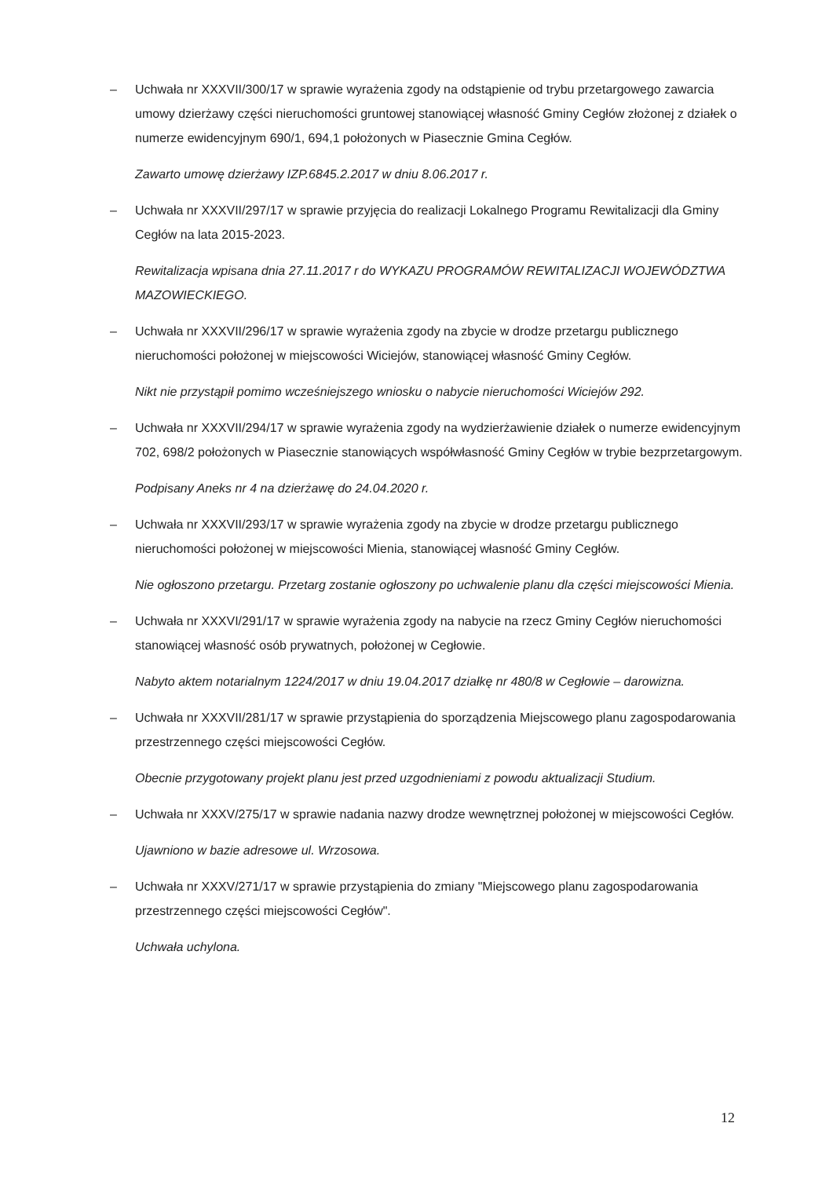– Uchwała nr XXXVII/300/17 w sprawie wyrażenia zgody na odstąpienie od trybu przetargowego zawarcia umowy dzierżawy części nieruchomości gruntowej stanowiącej własność Gminy Cegłów złożonej z działek o numerze ewidencyjnym 690/1, 694,1 położonych w Piasecznie Gmina Cegłów.
Zawarto umowę dzierżawy IZP.6845.2.2017 w dniu 8.06.2017 r.
– Uchwała nr XXXVII/297/17 w sprawie przyjęcia do realizacji Lokalnego Programu Rewitalizacji dla Gminy Cegłów na lata 2015-2023.
Rewitalizacja wpisana dnia 27.11.2017 r do WYKAZU PROGRAMÓW REWITALIZACJI WOJEWÓDZTWA MAZOWIECKIEGO.
– Uchwała nr XXXVII/296/17 w sprawie wyrażenia zgody na zbycie w drodze przetargu publicznego nieruchomości położonej w miejscowości Wiciejów, stanowiącej własność Gminy Cegłów.
Nikt nie przystąpił pomimo wcześniejszego wniosku o nabycie nieruchomości Wiciejów 292.
– Uchwała nr XXXVII/294/17 w sprawie wyrażenia zgody na wydzierżawienie działek o numerze ewidencyjnym 702, 698/2 położonych w Piasecznie stanowiących współwłasność Gminy Cegłów w trybie bezprzetargowym.
Podpisany Aneks nr 4 na dzierżawę do 24.04.2020 r.
– Uchwała nr XXXVII/293/17 w sprawie wyrażenia zgody na zbycie w drodze przetargu publicznego nieruchomości położonej w miejscowości Mienia, stanowiącej własność Gminy Cegłów.
Nie ogłoszono przetargu. Przetarg zostanie ogłoszony po uchwalenie planu dla części miejscowości Mienia.
– Uchwała nr XXXVI/291/17 w sprawie wyrażenia zgody na nabycie na rzecz Gminy Cegłów nieruchomości stanowiącej własność osób prywatnych, położonej w Cegłowie.
Nabyto aktem notarialnym 1224/2017 w dniu 19.04.2017 działkę nr 480/8 w Cegłowie – darowizna.
– Uchwała nr XXXVII/281/17 w sprawie przystąpienia do sporządzenia Miejscowego planu zagospodarowania przestrzennego części miejscowości Cegłów.
Obecnie przygotowany projekt planu jest przed uzgodnieniami z powodu aktualizacji Studium.
– Uchwała nr XXXV/275/17 w sprawie nadania nazwy drodze wewnętrznej położonej w miejscowości Cegłów.
Ujawniono w bazie adresowe ul. Wrzosowa.
– Uchwała nr XXXV/271/17 w sprawie przystąpienia do zmiany "Miejscowego planu zagospodarowania przestrzennego części miejscowości Cegłów".
Uchwała uchylona.
12